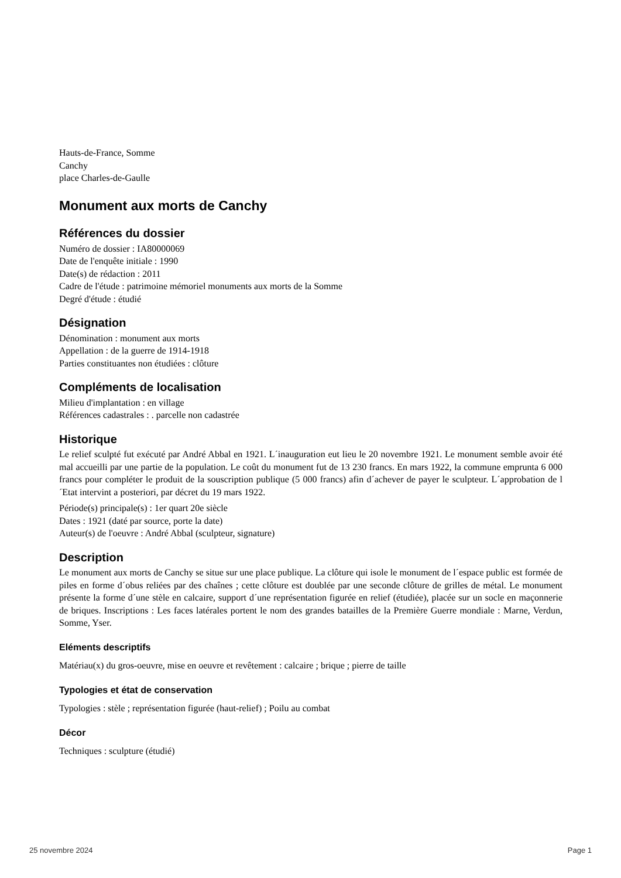Hauts-de-France, Somme
Canchy
place Charles-de-Gaulle
Monument aux morts de Canchy
Références du dossier
Numéro de dossier : IA80000069
Date de l'enquête initiale : 1990
Date(s) de rédaction : 2011
Cadre de l'étude : patrimoine mémoriel monuments aux morts de la Somme
Degré d'étude : étudié
Désignation
Dénomination : monument aux morts
Appellation : de la guerre de 1914-1918
Parties constituantes non étudiées : clôture
Compléments de localisation
Milieu d'implantation : en village
Références cadastrales : . parcelle non cadastrée
Historique
Le relief sculpté fut exécuté par André Abbal en 1921. L´inauguration eut lieu le 20 novembre 1921. Le monument semble avoir été mal accueilli par une partie de la population. Le coût du monument fut de 13 230 francs. En mars 1922, la commune emprunta 6 000 francs pour compléter le produit de la souscription publique (5 000 francs) afin d´achever de payer le sculpteur. L´approbation de l´Etat intervint a posteriori, par décret du 19 mars 1922.
Période(s) principale(s) : 1er quart 20e siècle
Dates : 1921 (daté par source, porte la date)
Auteur(s) de l'oeuvre : André Abbal (sculpteur, signature)
Description
Le monument aux morts de Canchy se situe sur une place publique. La clôture qui isole le monument de l´espace public est formée de piles en forme d´obus reliées par des chaînes ; cette clôture est doublée par une seconde clôture de grilles de métal. Le monument présente la forme d´une stèle en calcaire, support d´une représentation figurée en relief (étudiée), placée sur un socle en maçonnerie de briques. Inscriptions : Les faces latérales portent le nom des grandes batailles de la Première Guerre mondiale : Marne, Verdun, Somme, Yser.
Eléments descriptifs
Matériau(x) du gros-oeuvre, mise en oeuvre et revêtement : calcaire ; brique ; pierre de taille
Typologies et état de conservation
Typologies : stèle ; représentation figurée (haut-relief) ; Poilu au combat
Décor
Techniques : sculpture (étudié)
25 novembre 2024 Page 1